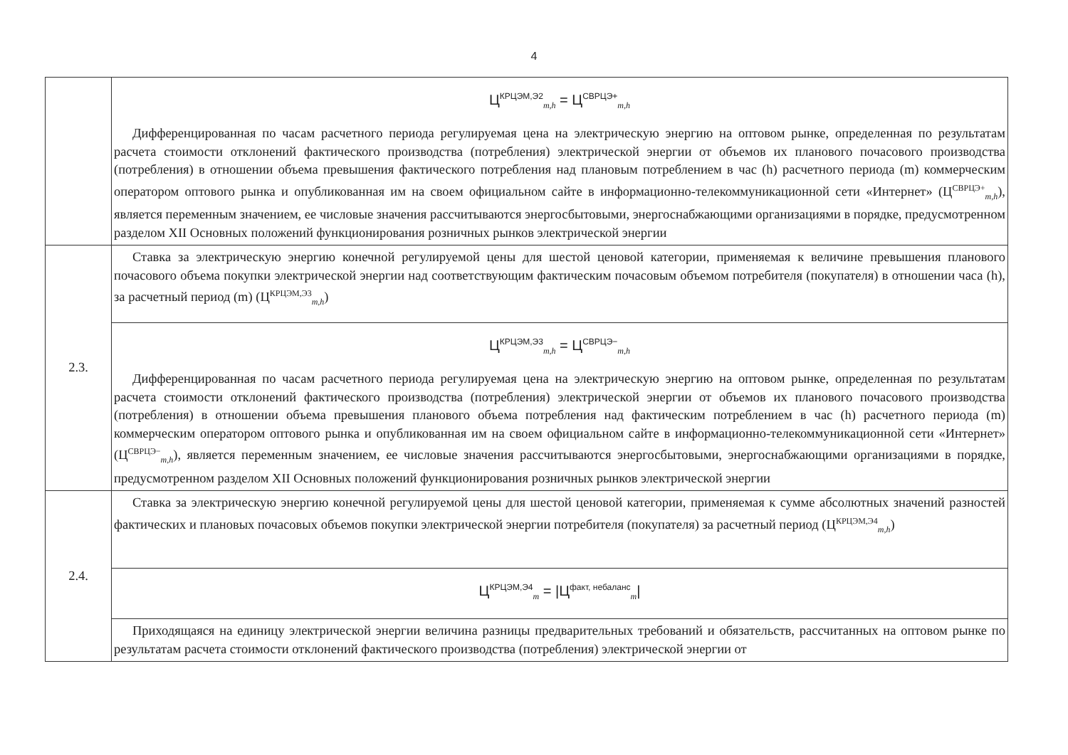4
| | Ц<sup>КРЦЭМ,Э2</sup><sub>m,h</sub> = Ц<sup>СВРЦЭ+</sup><sub>m,h</sub> Дифференцированная по часам расчетного периода регулируемая цена на электрическую энергию на оптовом рынке, определенная по результатам расчета стоимости отклонений фактического производства (потребления) электрической энергии от объемов их планового почасового производства (потребления) в отношении объема превышения фактического потребления над плановым потреблением в час (h) расчетного периода (m) коммерческим оператором оптового рынка и опубликованная им на своем официальном сайте в информационно-телекоммуникационной сети «Интернет» (Ц<sup>СВРЦЭ+</sup><sub>m,h</sub>), является переменным значением, ее числовые значения рассчитываются энергосбытовыми, энергоснабжающими организациями в порядке, предусмотренном разделом XII Основных положений функционирования розничных рынков электрической энергии |
| 2.3. | Ставка за электрическую энергию конечной регулируемой цены для шестой ценовой категории, применяемая к величине превышения планового почасового объема покупки электрической энергии над соответствующим фактическим почасовым объемом потребителя (покупателя) в отношении часа (h), за расчетный период (m) (Ц<sup>КРЦЭМ,Э3</sup><sub>m,h</sub>) |
| | Ц<sup>КРЦЭМ,Э3</sup><sub>m,h</sub> = Ц<sup>СВРЦЭ−</sup><sub>m,h</sub> Дифференцированная по часам расчетного периода регулируемая цена на электрическую энергию на оптовом рынке, определенная по результатам расчета стоимости отклонений фактического производства (потребления) электрической энергии от объемов их планового почасового производства (потребления) в отношении объема превышения планового объема потребления над фактическим потреблением в час (h) расчетного периода (m) коммерческим оператором оптового рынка и опубликованная им на своем официальном сайте в информационно-телекоммуникационной сети «Интернет» (Ц<sup>СВРЦЭ−</sup><sub>m,h</sub>), является переменным значением, ее числовые значения рассчитываются энергосбытовыми, энергоснабжающими организациями в порядке, предусмотренном разделом XII Основных положений функционирования розничных рынков электрической энергии |
| 2.4. | Ставка за электрическую энергию конечной регулируемой цены для шестой ценовой категории, применяемая к сумме абсолютных значений разностей фактических и плановых почасовых объемов покупки электрической энергии потребителя (покупателя) за расчетный период (Ц<sup>КРЦЭМ,Э4</sup><sub>m,h</sub>) |
| | Ц<sup>КРЦЭМ,Э4</sup><sub>m</sub> = /Ц<sup>факт, небаланс</sup><sub>m</sub>/ |
| | Приходящаяся на единицу электрической энергии величина разницы предварительных требований и обязательств, рассчитанных на оптовом рынке по результатам расчета стоимости отклонений фактического производства (потребления) электрической энергии от |